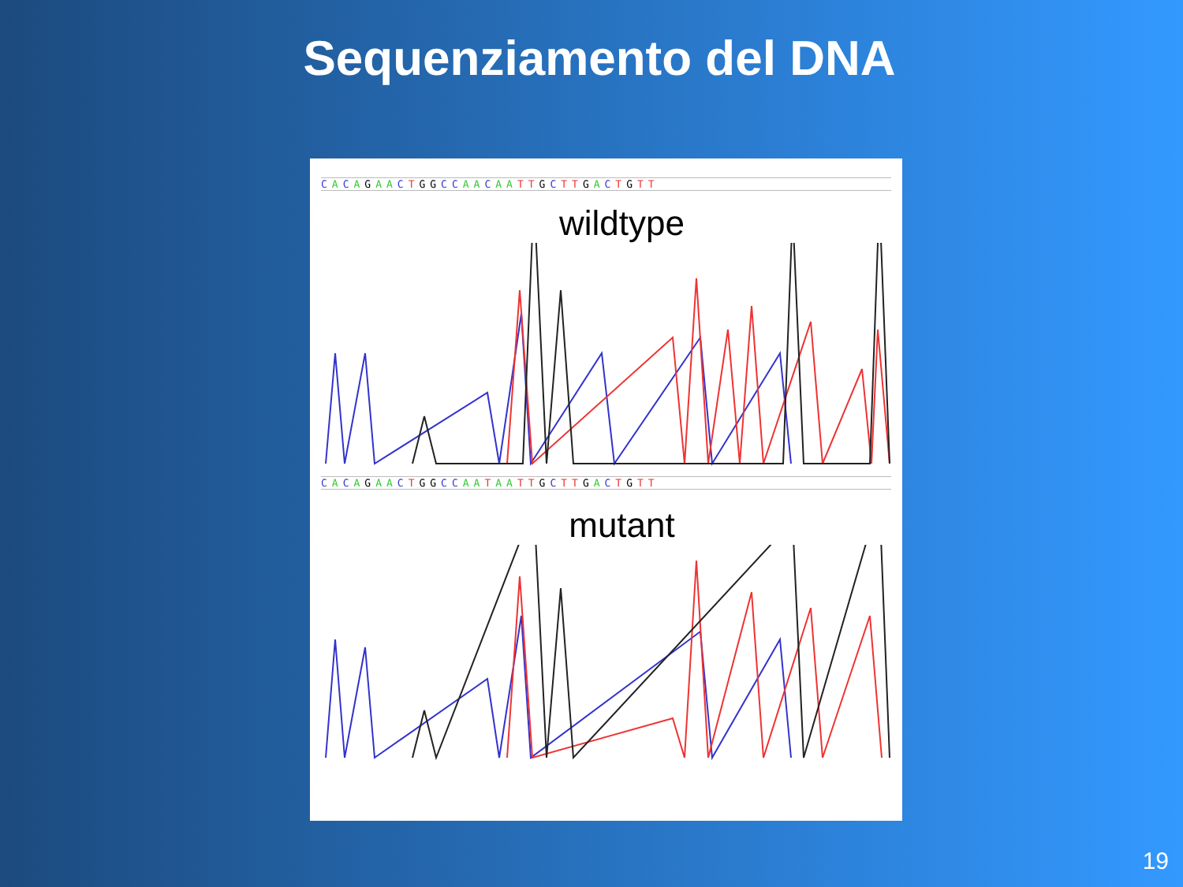Sequenziamento del DNA
CACAGAA CTGGCC AA CAA TTGCTTGACTGTT
wildtype
CACAGAA CTGGCC AA TAA TTGCTTGACTGTT
mutant
19